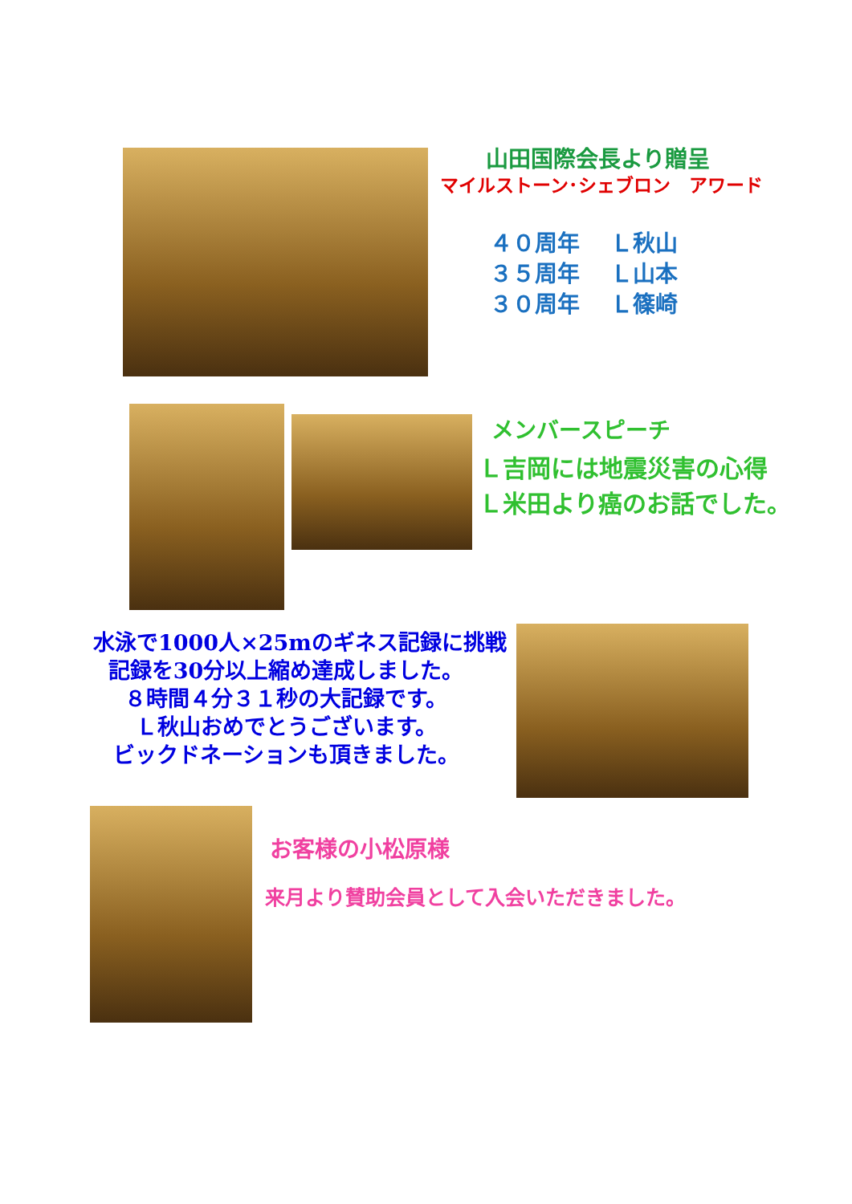山田国際会長より贈呈
マイルストーン･シェブロン　アワード
４０周年　 Ｌ秋山 ３５周年　 Ｌ山本 ３０周年　 Ｌ篠崎
メンバースピーチ
Ｌ吉岡には地震災害の心得
Ｌ米田より癌のお話でした。
水泳で1000人×25mのギネス記録に挑戦
記録を30分以上縮め達成しました。
８時間４分３１秒の大記録です。
Ｌ秋山おめでとうございます。
ビックドネーションも頂きました。
お客様の小松原様
来月より賛助会員として入会いただきました。